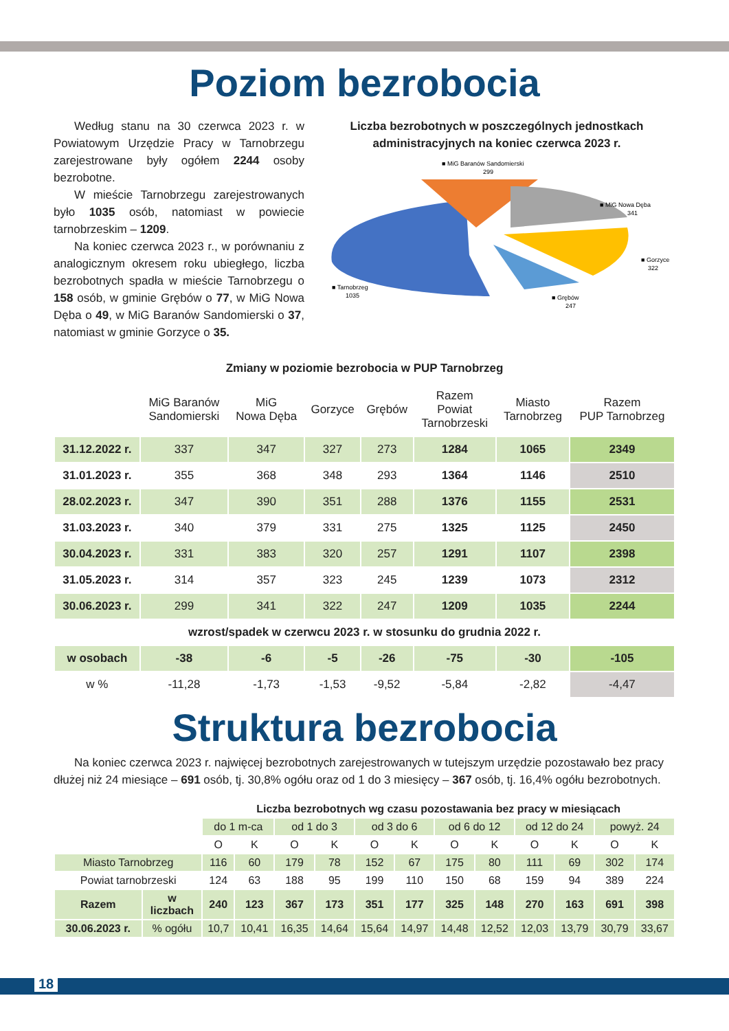Poziom bezrobocia
Według stanu na 30 czerwca 2023 r. w Powiatowym Urzędzie Pracy w Tarnobrzegu zarejestrowane były ogółem 2244 osoby bezrobotne.
W mieście Tarnobrzegu zarejestrowanych było 1035 osób, natomiast w powiecie tarnobrzeskim – 1209.
Na koniec czerwca 2023 r., w porównaniu z analogicznym okresem roku ubiegłego, liczba bezrobotnych spadła w mieście Tarnobrzegu o 158 osób, w gminie Grębów o 77, w MiG Nowa Dęba o 49, w MiG Baranów Sandomierski o 37, natomiast w gminie Gorzyce o 35.
Liczba bezrobotnych w poszczególnych jednostkach administracyjnych na koniec czerwca 2023 r.
■ MiG Baranów Sandomierski
299
■ MiG Nowa Dęba
341
■ Gorzyce
322
■ Tarnobrzeg
1035
■ Grębów
247
Zmiany w poziomie bezrobocia w PUP Tarnobrzeg
| | MiG Baranów Sandomierski | MiG Nowa Dęba | Gorzyce | Grębów | Razem Powiat Tarnobrzeski | Miasto Tarnobrzeg | Razem PUP Tarnobrzeg |
| --- | --- | --- | --- | --- | --- | --- | --- |
| 31.12.2022 r. | 337 | 347 | 327 | 273 | 1284 | 1065 | 2349 |
| 31.01.2023 r. | 355 | 368 | 348 | 293 | 1364 | 1146 | 2510 |
| 28.02.2023 r. | 347 | 390 | 351 | 288 | 1376 | 1155 | 2531 |
| 31.03.2023 r. | 340 | 379 | 331 | 275 | 1325 | 1125 | 2450 |
| 30.04.2023 r. | 331 | 383 | 320 | 257 | 1291 | 1107 | 2398 |
| 31.05.2023 r. | 314 | 357 | 323 | 245 | 1239 | 1073 | 2312 |
| 30.06.2023 r. | 299 | 341 | 322 | 247 | 1209 | 1035 | 2244 |
| wzrost/spadek w czerwcu 2023 r. w stosunku do grudnia 2022 r. | | | | | | | |
| w osobach | -38 | -6 | -5 | -26 | -75 | -30 | -105 |
| w % | -11,28 | -1,73 | -1,53 | -9,52 | -5,84 | -2,82 | -4,47 |
Struktura bezrobocia
Na koniec czerwca 2023 r. najwięcej bezrobotnych zarejestrowanych w tutejszym urzędzie pozostawało bez pracy dłużej niż 24 miesiące – 691 osób, tj. 30,8% ogółu oraz od 1 do 3 miesięcy – 367 osób, tj. 16,4% ogółu bezrobotnych.
| | | Liczba bezrobotnych wg czasu pozostawania bez pracy w miesiącach | | | | | | | | | | | |
| --- | --- | --- | --- | --- | --- | --- | --- | --- | --- | --- | --- | --- | --- |
| | | do 1 m-ca | | od 1 do 3 | | od 3 do 6 | | od 6 do 12 | | od 12 do 24 | | powyż. 24 | |
| | | O | K | O | K | O | K | O | K | O | K | O | K |
| Miasto Tarnobrzeg | | 116 | 60 | 179 | 78 | 152 | 67 | 175 | 80 | 111 | 69 | 302 | 174 |
| Powiat tarnobrzeski | | 124 | 63 | 188 | 95 | 199 | 110 | 150 | 68 | 159 | 94 | 389 | 224 |
| Razem | w liczbach | 240 | 123 | 367 | 173 | 351 | 177 | 325 | 148 | 270 | 163 | 691 | 398 |
| 30.06.2023 r. | % ogółu | 10,7 | 10,41 | 16,35 | 14,64 | 15,64 | 14,97 | 14,48 | 12,52 | 12,03 | 13,79 | 30,79 | 33,67 |
18